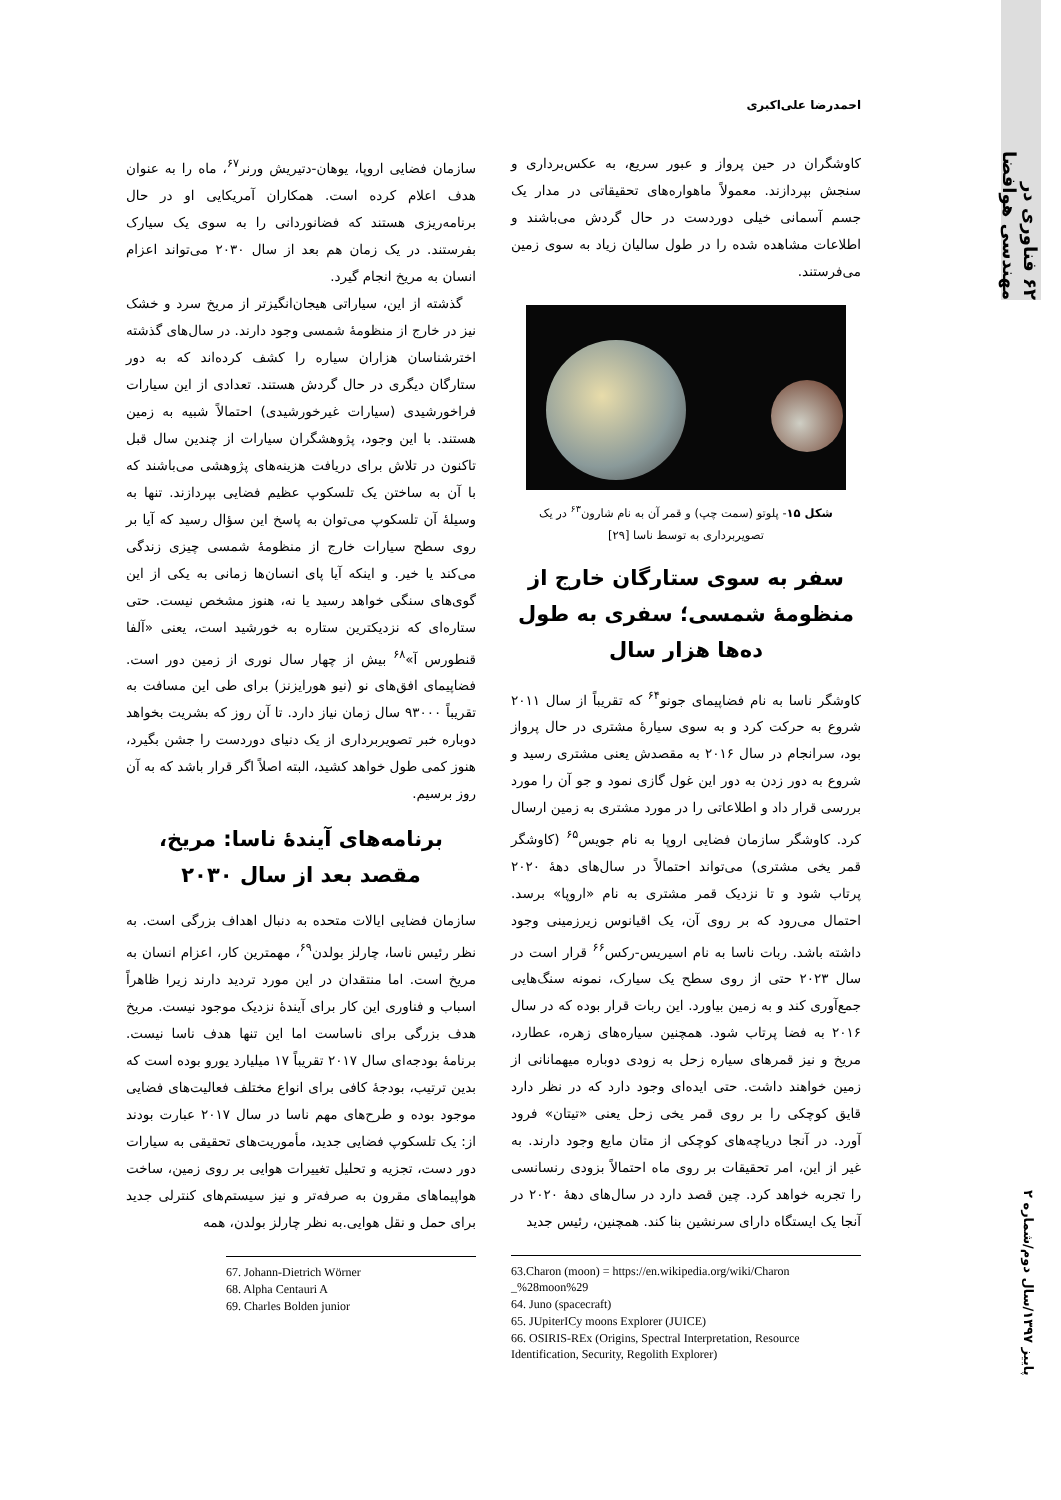۶۲ فناوری در مهندسی هوافضا
پاییز ۱۳۹۷/سال دوم/شماره ۲
احمدرضا علی‌اکبری
کاوشگران در حین پرواز و عبور سریع، به عکس‌برداری و سنجش بپردازند. معمولاً ماهواره‌های تحقیقاتی در مدار یک جسم آسمانی خیلی دوردست در حال گردش می‌باشند و اطلاعات مشاهده شده را در طول سالیان زیاد به سوی زمین می‌فرستند.
شکل ۱۵- پلوتو (سمت چپ) و قمر آن به نام شارون<sup>۶۳</sup> در یک تصویربرداری به توسط ناسا [۲۹]
سفر به سوی ستارگان خارج از منظومهٔ شمسی؛ سفری به طول ده‌ها هزار سال
کاوشگر ناسا به نام فضاپیمای جونو<sup>۶۴</sup> که تقریباً از سال ۲۰۱۱ شروع به حرکت کرد و به سوی سیارهٔ مشتری در حال پرواز بود، سرانجام در سال ۲۰۱۶ به مقصدش یعنی مشتری رسید و شروع به دور زدن به دور این غول گازی نمود و جو آن را مورد بررسی قرار داد و اطلاعاتی را در مورد مشتری به زمین ارسال کرد. کاوشگر سازمان فضایی اروپا به نام جویس<sup>۶۵</sup> (کاوشگر قمر یخی مشتری) می‌تواند احتمالاً در سال‌های دههٔ ۲۰۲۰ پرتاب شود و تا نزدیک قمر مشتری به نام «اروپا» برسد. احتمال می‌رود که بر روی آن، یک اقیانوس زیرزمینی وجود داشته باشد. ربات ناسا به نام اسیریس-رکس<sup>۶۶</sup> قرار است در سال ۲۰۲۳ حتی از روی سطح یک سیارک، نمونه سنگ‌هایی جمع‌آوری کند و به زمین بیاورد. این ربات قرار بوده که در سال ۲۰۱۶ به فضا پرتاب شود. همچنین سیاره‌های زهره، عطارد، مریخ و نیز قمرهای سیاره زحل به زودی دوباره میهمانانی از زمین خواهند داشت. حتی ایده‌ای وجود دارد که در نظر دارد قایق کوچکی را بر روی قمر یخی زحل یعنی «تیتان» فرود آورد. در آنجا دریاچه‌های کوچکی از متان مایع وجود دارند. به غیر از این، امر تحقیقات بر روی ماه احتمالاً بزودی رنسانسی را تجربه خواهد کرد. چین قصد دارد در سال‌های دههٔ ۲۰۲۰ در آنجا یک ایستگاه دارای سرنشین بنا کند. همچنین، رئیس جدید
63.Charon (moon) = https://en.wikipedia.org/wiki/Charon _%28moon%29
64. Juno (spacecraft)
65. JUpiterICy moons Explorer (JUICE)
66. OSIRIS-REx (Origins, Spectral Interpretation, Resource Identification, Security, Regolith Explorer)
سازمان فضایی اروپا، یوهان-دتیریش ورنر<sup>۶۷</sup>، ماه را به عنوان هدف اعلام کرده است. همکاران آمریکایی او در حال برنامه‌ریزی هستند که فضانوردانی را به سوی یک سیارک بفرستند. در یک زمان هم بعد از سال ۲۰۳۰ می‌تواند اعزام انسان به مریخ انجام گیرد.
 گذشته از این، سیاراتی هیجان‌انگیزتر از مریخ سرد و خشک نیز در خارج از منظومهٔ شمسی وجود دارند. در سال‌های گذشته اخترشناسان هزاران سیاره را کشف کرده‌اند که به دور ستارگان دیگری در حال گردش هستند. تعدادی از این سیارات فراخورشیدی (سیارات غیرخورشیدی) احتمالاً شبیه به زمین هستند. با این وجود، پژوهشگران سیارات از چندین سال قبل تاکنون در تلاش برای دریافت هزینه‌های پژوهشی می‌باشند که با آن به ساختن یک تلسکوپ عظیم فضایی بپردازند. تنها به وسیلهٔ آن تلسکوپ می‌توان به پاسخ این سؤال رسید که آیا بر روی سطح سیارات خارج از منظومهٔ شمسی چیزی زندگی می‌کند یا خیر. و اینکه آیا پای انسان‌ها زمانی به یکی از این گوی‌های سنگی خواهد رسید یا نه، هنوز مشخص نیست. حتی ستاره‌ای که نزدیکترین ستاره به خورشید است، یعنی «آلفا قنطورس آ»<sup>۶۸</sup> بیش از چهار سال نوری از زمین دور است. فضاپیمای افق‌های نو (نیو هورایزنز) برای طی این مسافت به تقریباً ۹۳۰۰۰ سال زمان نیاز دارد. تا آن روز که بشریت بخواهد دوباره خبر تصویربرداری از یک دنیای دوردست را جشن بگیرد، هنوز کمی طول خواهد کشید، البته اصلاً اگر قرار باشد که به آن روز برسیم.
برنامه‌های آیندهٔ ناسا: مریخ، مقصد بعد از سال ۲۰۳۰
سازمان فضایی ایالات متحده به دنبال اهداف بزرگی است. به نظر رئیس ناسا، چارلز بولدن<sup>۶۹</sup>، مهمترین کار، اعزام انسان به مریخ است. اما منتقدان در این مورد تردید دارند زیرا ظاهراً اسباب و فناوری این کار برای آیندهٔ نزدیک موجود نیست. مریخ هدف بزرگی برای ناساست اما این تنها هدف ناسا نیست. برنامهٔ بودجه‌ای سال ۲۰۱۷ تقریباً ۱۷ میلیارد یورو بوده است که بدین ترتیب، بودجهٔ کافی برای انواع مختلف فعالیت‌های فضایی موجود بوده و طرح‌های مهم ناسا در سال ۲۰۱۷ عبارت بودند از: یک تلسکوپ فضایی جدید، مأموریت‌های تحقیقی به سیارات دور دست، تجزیه و تحلیل تغییرات هوایی بر روی زمین، ساخت هواپیماهای مقرون به صرفه‌تر و نیز سیستم‌های کنترلی جدید برای حمل و نقل هوایی.به نظر چارلز بولدن، همه
67. Johann-Dietrich Wörner
68. Alpha Centauri A
69. Charles Bolden junior